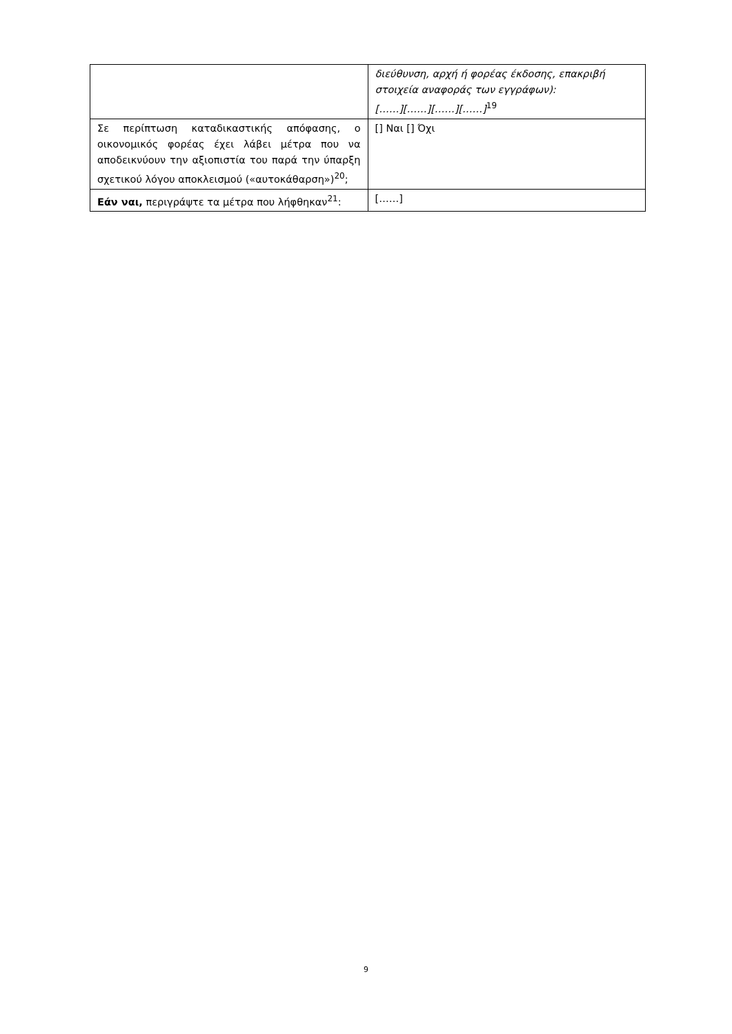| | διεύθυνση, αρχή ή φορέας έκδοσης, επακριβή στοιχεία αναφοράς των εγγράφων): [……][……][……][……]<sup>19</sup> |
| Σε περίπτωση καταδικαστικής απόφασης, ο οικονομικός φορέας έχει λάβει μέτρα που να αποδεικνύουν την αξιοπιστία του παρά την ύπαρξη σχετικού λόγου αποκλεισμού («αυτοκάθαρση»)<sup>20</sup>; | [] Ναι [] Όχι |
| Εάν ναι, περιγράψτε τα μέτρα που λήφθηκαν<sup>21</sup>: | [……] |
9